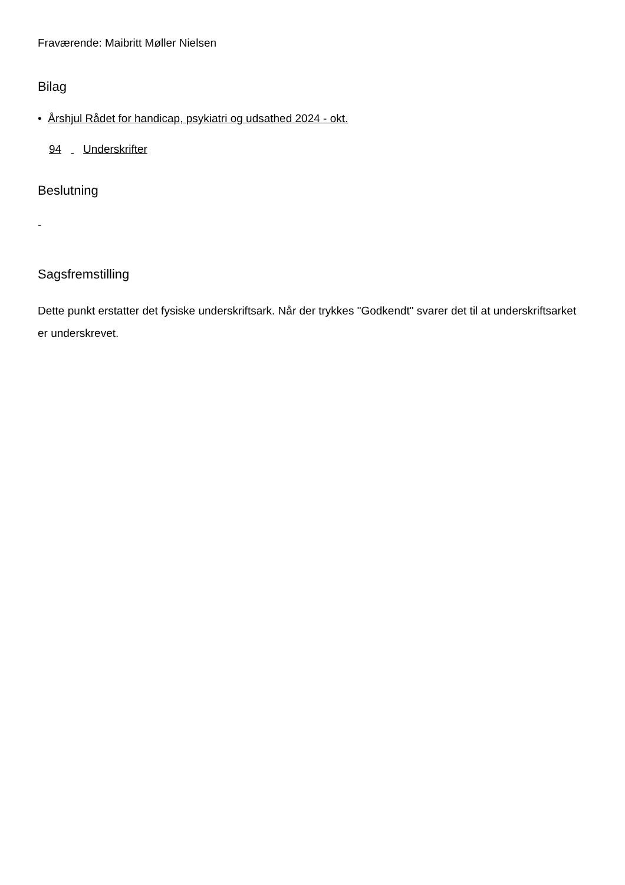Fraværende: Maibritt Møller Nielsen
Bilag
• Årshjul Rådet for handicap, psykiatri og udsathed 2024 - okt.
94 Underskrifter
Beslutning
-
Sagsfremstilling
Dette punkt erstatter det fysiske underskriftsark. Når der trykkes "Godkendt" svarer det til at underskriftsarket er underskrevet.